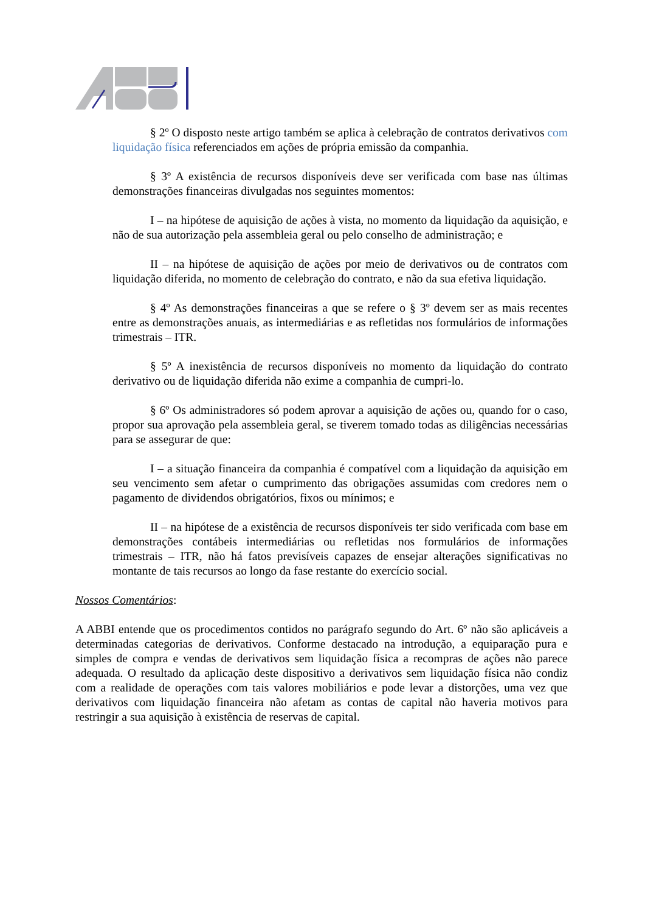§ 2º O disposto neste artigo também se aplica à celebração de contratos derivativos com liquidação física referenciados em ações de própria emissão da companhia.
§ 3º A existência de recursos disponíveis deve ser verificada com base nas últimas demonstrações financeiras divulgadas nos seguintes momentos:
I – na hipótese de aquisição de ações à vista, no momento da liquidação da aquisição, e não de sua autorização pela assembleia geral ou pelo conselho de administração; e
II – na hipótese de aquisição de ações por meio de derivativos ou de contratos com liquidação diferida, no momento de celebração do contrato, e não da sua efetiva liquidação.
§ 4º As demonstrações financeiras a que se refere o § 3º devem ser as mais recentes entre as demonstrações anuais, as intermediárias e as refletidas nos formulários de informações trimestrais – ITR.
§ 5º A inexistência de recursos disponíveis no momento da liquidação do contrato derivativo ou de liquidação diferida não exime a companhia de cumpri-lo.
§ 6º Os administradores só podem aprovar a aquisição de ações ou, quando for o caso, propor sua aprovação pela assembleia geral, se tiverem tomado todas as diligências necessárias para se assegurar de que:
I – a situação financeira da companhia é compatível com a liquidação da aquisição em seu vencimento sem afetar o cumprimento das obrigações assumidas com credores nem o pagamento de dividendos obrigatórios, fixos ou mínimos; e
II – na hipótese de a existência de recursos disponíveis ter sido verificada com base em demonstrações contábeis intermediárias ou refletidas nos formulários de informações trimestrais – ITR, não há fatos previsíveis capazes de ensejar alterações significativas no montante de tais recursos ao longo da fase restante do exercício social.
Nossos Comentários:
A ABBI entende que os procedimentos contidos no parágrafo segundo do Art. 6º não são aplicáveis a determinadas categorias de derivativos. Conforme destacado na introdução, a equiparação pura e simples de compra e vendas de derivativos sem liquidação física a recompras de ações não parece adequada. O resultado da aplicação deste dispositivo a derivativos sem liquidação física não condiz com a realidade de operações com tais valores mobiliários e pode levar a distorções, uma vez que derivativos com liquidação financeira não afetam as contas de capital não haveria motivos para restringir a sua aquisição à existência de reservas de capital.